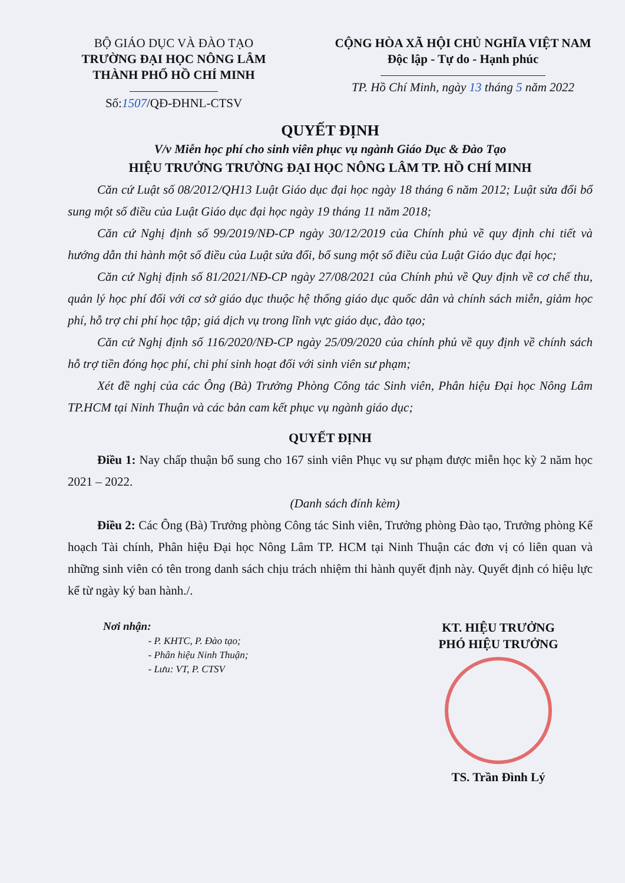BỘ GIÁO DỤC VÀ ĐÀO TẠO
TRƯỜNG ĐẠI HỌC NÔNG LÂM
THÀNH PHỐ HỒ CHÍ MINH
Số:1507/QĐ-ĐHNL-CTSV
CỘNG HÒA XÃ HỘI CHỦ NGHĨA VIỆT NAM
Độc lập - Tự do - Hạnh phúc
TP. Hồ Chí Minh, ngày 13 tháng 5 năm 2022
QUYẾT ĐỊNH
V/v Miễn học phí cho sinh viên phục vụ ngành Giáo Dục & Đào Tạo
HIỆU TRƯỞNG TRƯỜNG ĐẠI HỌC NÔNG LÂM TP. HỒ CHÍ MINH
Căn cứ Luật số 08/2012/QH13 Luật Giáo dục đại học ngày 18 tháng 6 năm 2012; Luật sửa đổi bổ sung một số điều của Luật Giáo dục đại học ngày 19 tháng 11 năm 2018;
Căn cứ Nghị định số 99/2019/NĐ-CP ngày 30/12/2019 của Chính phủ về quy định chi tiết và hướng dẫn thi hành một số điều của Luật sửa đổi, bổ sung một số điều của Luật Giáo dục đại học;
Căn cứ Nghị định số 81/2021/NĐ-CP ngày 27/08/2021 của Chính phủ về Quy định về cơ chế thu, quản lý học phí đối với cơ sở giáo dục thuộc hệ thống giáo dục quốc dân và chính sách miễn, giảm học phí, hỗ trợ chi phí học tập; giá dịch vụ trong lĩnh vực giáo dục, đào tạo;
Căn cứ Nghị định số 116/2020/NĐ-CP ngày 25/09/2020 của chính phủ về quy định về chính sách hỗ trợ tiền đóng học phí, chi phí sinh hoạt đối với sinh viên sư phạm;
Xét đề nghị của các Ông (Bà) Trưởng Phòng Công tác Sinh viên, Phân hiệu Đại học Nông Lâm TP.HCM tại Ninh Thuận và các bản cam kết phục vụ ngành giáo dục;
QUYẾT ĐỊNH
Điều 1: Nay chấp thuận bổ sung cho 167 sinh viên Phục vụ sư phạm được miễn học kỳ 2 năm học 2021 – 2022.
(Danh sách đính kèm)
Điều 2: Các Ông (Bà) Trưởng phòng Công tác Sinh viên, Trưởng phòng Đào tạo, Trưởng phòng Kế hoạch Tài chính, Phân hiệu Đại học Nông Lâm TP. HCM tại Ninh Thuận các đơn vị có liên quan và những sinh viên có tên trong danh sách chịu trách nhiệm thi hành quyết định này. Quyết định có hiệu lực kể từ ngày ký ban hành./.
Nơi nhận:
- P. KHTC, P. Đào tạo;
- Phân hiệu Ninh Thuận;
- Lưu: VT, P. CTSV
KT. HIỆU TRƯỞNG
PHÓ HIỆU TRƯỞNG
TS. Trần Đình Lý